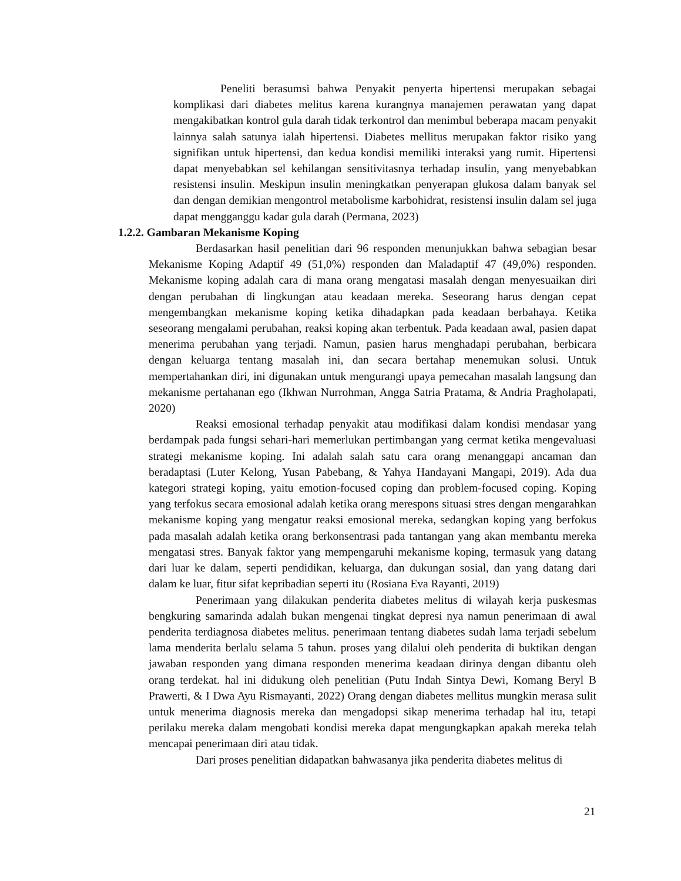Peneliti berasumsi bahwa Penyakit penyerta hipertensi merupakan sebagai komplikasi dari diabetes melitus karena kurangnya manajemen perawatan yang dapat mengakibatkan kontrol gula darah tidak terkontrol dan menimbul beberapa macam penyakit lainnya salah satunya ialah hipertensi. Diabetes mellitus merupakan faktor risiko yang signifikan untuk hipertensi, dan kedua kondisi memiliki interaksi yang rumit. Hipertensi dapat menyebabkan sel kehilangan sensitivitasnya terhadap insulin, yang menyebabkan resistensi insulin. Meskipun insulin meningkatkan penyerapan glukosa dalam banyak sel dan dengan demikian mengontrol metabolisme karbohidrat, resistensi insulin dalam sel juga dapat mengganggu kadar gula darah (Permana, 2023)
1.2.2. Gambaran Mekanisme Koping
Berdasarkan hasil penelitian dari 96 responden menunjukkan bahwa sebagian besar Mekanisme Koping Adaptif 49 (51,0%) responden dan Maladaptif 47 (49,0%) responden. Mekanisme koping adalah cara di mana orang mengatasi masalah dengan menyesuaikan diri dengan perubahan di lingkungan atau keadaan mereka. Seseorang harus dengan cepat mengembangkan mekanisme koping ketika dihadapkan pada keadaan berbahaya. Ketika seseorang mengalami perubahan, reaksi koping akan terbentuk. Pada keadaan awal, pasien dapat menerima perubahan yang terjadi. Namun, pasien harus menghadapi perubahan, berbicara dengan keluarga tentang masalah ini, dan secara bertahap menemukan solusi. Untuk mempertahankan diri, ini digunakan untuk mengurangi upaya pemecahan masalah langsung dan mekanisme pertahanan ego (Ikhwan Nurrohman, Angga Satria Pratama, & Andria Pragholapati, 2020)
Reaksi emosional terhadap penyakit atau modifikasi dalam kondisi mendasar yang berdampak pada fungsi sehari-hari memerlukan pertimbangan yang cermat ketika mengevaluasi strategi mekanisme koping. Ini adalah salah satu cara orang menanggapi ancaman dan beradaptasi (Luter Kelong, Yusan Pabebang, & Yahya Handayani Mangapi, 2019). Ada dua kategori strategi koping, yaitu emotion-focused coping dan problem-focused coping. Koping yang terfokus secara emosional adalah ketika orang merespons situasi stres dengan mengarahkan mekanisme koping yang mengatur reaksi emosional mereka, sedangkan koping yang berfokus pada masalah adalah ketika orang berkonsentrasi pada tantangan yang akan membantu mereka mengatasi stres. Banyak faktor yang mempengaruhi mekanisme koping, termasuk yang datang dari luar ke dalam, seperti pendidikan, keluarga, dan dukungan sosial, dan yang datang dari dalam ke luar, fitur sifat kepribadian seperti itu (Rosiana Eva Rayanti, 2019)
Penerimaan yang dilakukan penderita diabetes melitus di wilayah kerja puskesmas bengkuring samarinda adalah bukan mengenai tingkat depresi nya namun penerimaan di awal penderita terdiagnosa diabetes melitus. penerimaan tentang diabetes sudah lama terjadi sebelum lama menderita berlalu selama 5 tahun. proses yang dilalui oleh penderita di buktikan dengan jawaban responden yang dimana responden menerima keadaan dirinya dengan dibantu oleh orang terdekat. hal ini didukung oleh penelitian (Putu Indah Sintya Dewi, Komang Beryl B Prawerti, & I Dwa Ayu Rismayanti, 2022) Orang dengan diabetes mellitus mungkin merasa sulit untuk menerima diagnosis mereka dan mengadopsi sikap menerima terhadap hal itu, tetapi perilaku mereka dalam mengobati kondisi mereka dapat mengungkapkan apakah mereka telah mencapai penerimaan diri atau tidak.
Dari proses penelitian didapatkan bahwasanya jika penderita diabetes melitus di
21